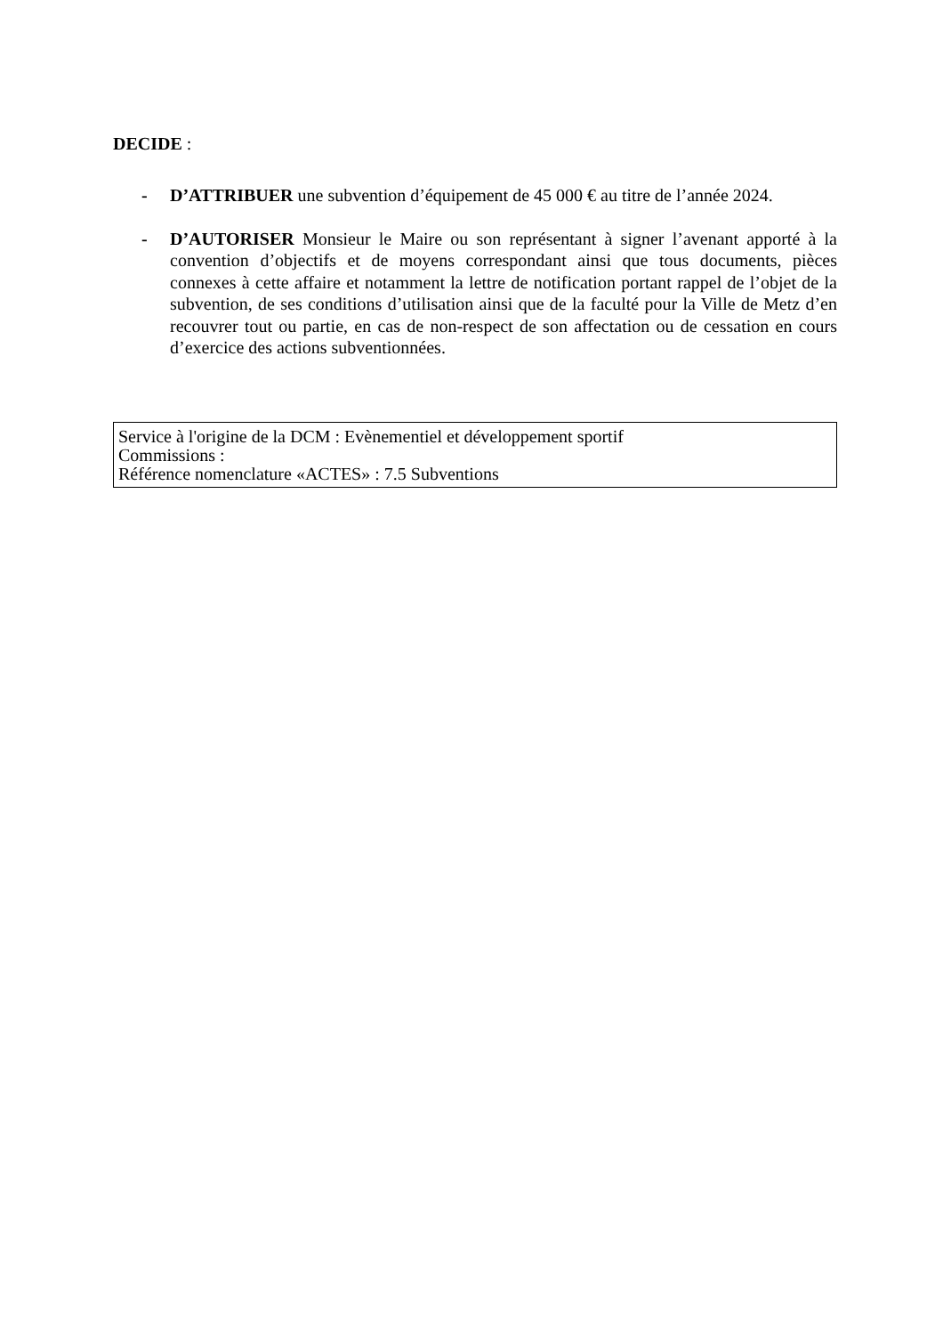DECIDE :
- D’ATTRIBUER une subvention d’équipement de 45 000 € au titre de l’année 2024.
- D’AUTORISER Monsieur le Maire ou son représentant à signer l’avenant apporté à la convention d’objectifs et de moyens correspondant ainsi que tous documents, pièces connexes à cette affaire et notamment la lettre de notification portant rappel de l’objet de la subvention, de ses conditions d’utilisation ainsi que de la faculté pour la Ville de Metz d’en recouvrer tout ou partie, en cas de non-respect de son affectation ou de cessation en cours d’exercice des actions subventionnées.
Service à l'origine de la DCM : Evènementiel et développement sportif
Commissions :
Référence nomenclature «ACTES» : 7.5 Subventions